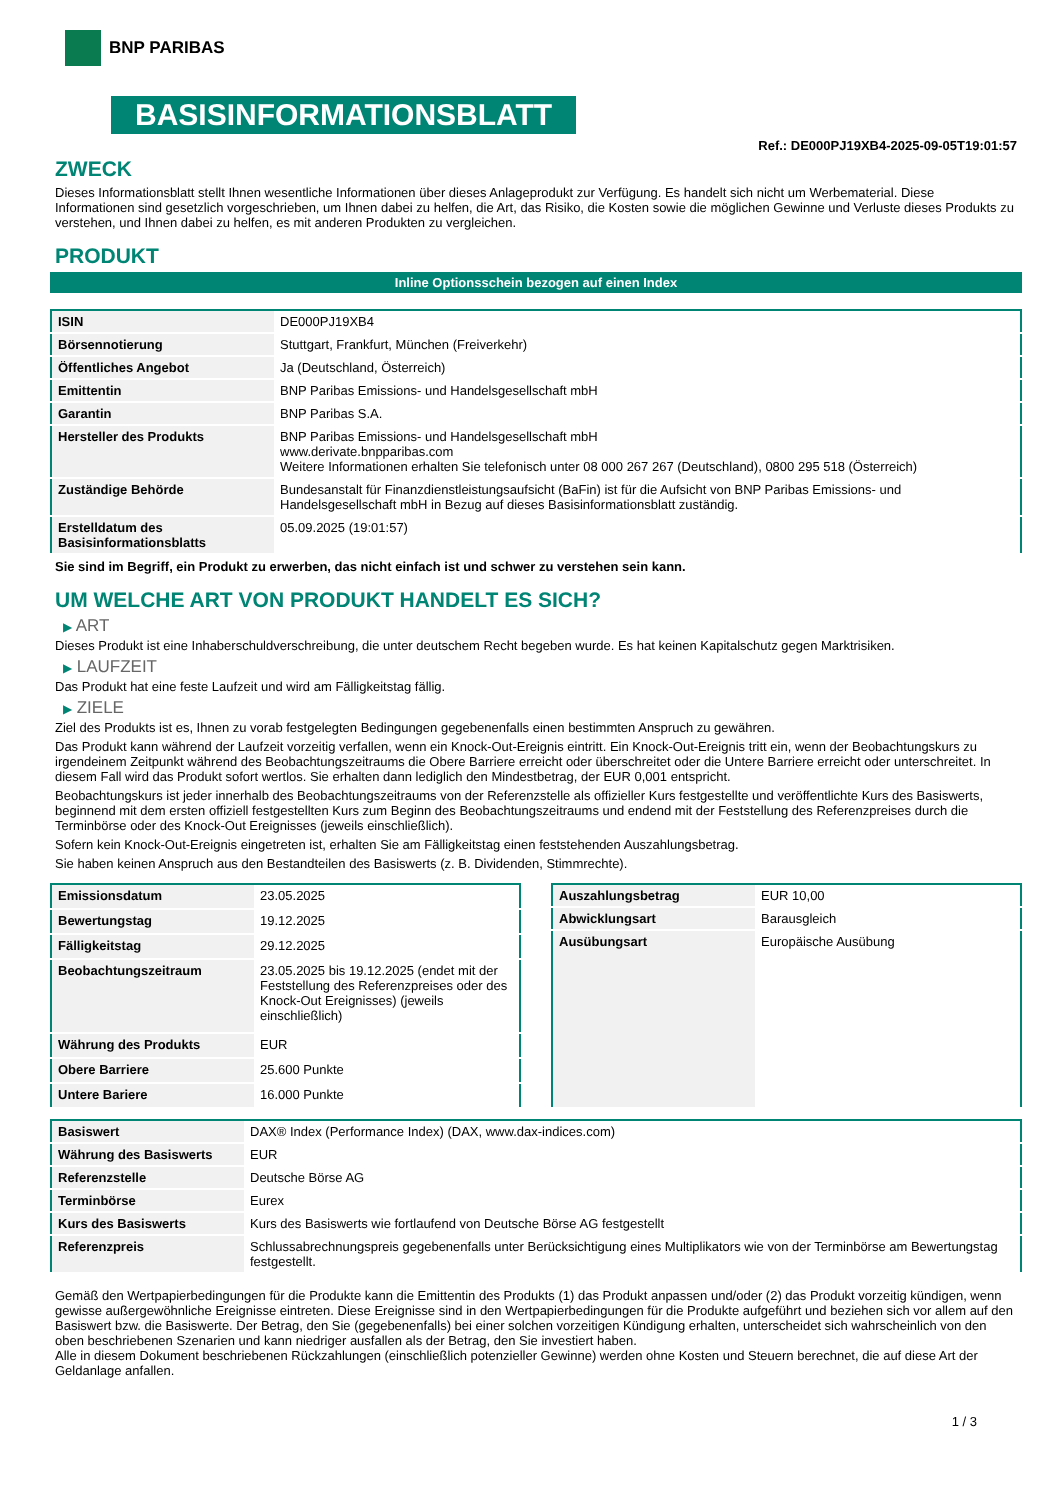BNP PARIBAS
BASISINFORMATIONSBLATT
Ref.: DE000PJ19XB4-2025-09-05T19:01:57
ZWECK
Dieses Informationsblatt stellt Ihnen wesentliche Informationen über dieses Anlageprodukt zur Verfügung. Es handelt sich nicht um Werbematerial. Diese Informationen sind gesetzlich vorgeschrieben, um Ihnen dabei zu helfen, die Art, das Risiko, die Kosten sowie die möglichen Gewinne und Verluste dieses Produkts zu verstehen, und Ihnen dabei zu helfen, es mit anderen Produkten zu vergleichen.
PRODUKT
Inline Optionsschein bezogen auf einen Index
| ISIN | DE000PJ19XB4 |
| Börsennotierung | Stuttgart, Frankfurt, München (Freiverkehr) |
| Öffentliches Angebot | Ja (Deutschland, Österreich) |
| Emittentin | BNP Paribas Emissions- und Handelsgesellschaft mbH |
| Garantin | BNP Paribas S.A. |
| Hersteller des Produkts | BNP Paribas Emissions- und Handelsgesellschaft mbH www.derivate.bnpparibas.com Weitere Informationen erhalten Sie telefonisch unter 08 000 267 267 (Deutschland), 0800 295 518 (Österreich) |
| Zuständige Behörde | Bundesanstalt für Finanzdienstleistungsaufsicht (BaFin) ist für die Aufsicht von BNP Paribas Emissions- und Handelsgesellschaft mbH in Bezug auf dieses Basisinformationsblatt zuständig. |
| Erstelldatum des Basisinformationsblatts | 05.09.2025 (19:01:57) |
Sie sind im Begriff, ein Produkt zu erwerben, das nicht einfach ist und schwer zu verstehen sein kann.
UM WELCHE ART VON PRODUKT HANDELT ES SICH?
▶ ART
Dieses Produkt ist eine Inhaberschuldverschreibung, die unter deutschem Recht begeben wurde. Es hat keinen Kapitalschutz gegen Marktrisiken.
▶ LAUFZEIT
Das Produkt hat eine feste Laufzeit und wird am Fälligkeitstag fällig.
▶ ZIELE
Ziel des Produkts ist es, Ihnen zu vorab festgelegten Bedingungen gegebenenfalls einen bestimmten Anspruch zu gewähren.
Das Produkt kann während der Laufzeit vorzeitig verfallen, wenn ein Knock-Out-Ereignis eintritt. Ein Knock-Out-Ereignis tritt ein, wenn der Beobachtungskurs zu irgendeinem Zeitpunkt während des Beobachtungszeitraums die Obere Barriere erreicht oder überschreitet oder die Untere Barriere erreicht oder unterschreitet. In diesem Fall wird das Produkt sofort wertlos. Sie erhalten dann lediglich den Mindestbetrag, der EUR 0,001 entspricht.
Beobachtungskurs ist jeder innerhalb des Beobachtungszeitraums von der Referenzstelle als offizieller Kurs festgestellte und veröffentlichte Kurs des Basiswerts, beginnend mit dem ersten offiziell festgestellten Kurs zum Beginn des Beobachtungszeitraums und endend mit der Feststellung des Referenzpreises durch die Terminbörse oder des Knock-Out Ereignisses (jeweils einschließlich).
Sofern kein Knock-Out-Ereignis eingetreten ist, erhalten Sie am Fälligkeitstag einen feststehenden Auszahlungsbetrag.
Sie haben keinen Anspruch aus den Bestandteilen des Basiswerts (z. B. Dividenden, Stimmrechte).
| Emissionsdatum | 23.05.2025 |
| Bewertungstag | 19.12.2025 |
| Fälligkeitstag | 29.12.2025 |
| Beobachtungszeitraum | 23.05.2025 bis 19.12.2025 (endet mit der Feststellung des Referenzpreises oder des Knock-Out Ereignisses) (jeweils einschließlich) |
| Währung des Produkts | EUR |
| Obere Barriere | 25.600 Punkte |
| Untere Bariere | 16.000 Punkte |
| Auszahlungsbetrag | EUR 10,00 |
| Abwicklungsart | Barausgleich |
| Ausübungsart | Europäische Ausübung |
| Basiswert | DAX® Index (Performance Index) (DAX, www.dax-indices.com) |
| Währung des Basiswerts | EUR |
| Referenzstelle | Deutsche Börse AG |
| Terminbörse | Eurex |
| Kurs des Basiswerts | Kurs des Basiswerts wie fortlaufend von Deutsche Börse AG festgestellt |
| Referenzpreis | Schlussabrechnungspreis gegebenenfalls unter Berücksichtigung eines Multiplikators wie von der Terminbörse am Bewertungstag festgestellt. |
Gemäß den Wertpapierbedingungen für die Produkte kann die Emittentin des Produkts (1) das Produkt anpassen und/oder (2) das Produkt vorzeitig kündigen, wenn gewisse außergewöhnliche Ereignisse eintreten. Diese Ereignisse sind in den Wertpapierbedingungen für die Produkte aufgeführt und beziehen sich vor allem auf den Basiswert bzw. die Basiswerte. Der Betrag, den Sie (gegebenenfalls) bei einer solchen vorzeitigen Kündigung erhalten, unterscheidet sich wahrscheinlich von den oben beschriebenen Szenarien und kann niedriger ausfallen als der Betrag, den Sie investiert haben.
Alle in diesem Dokument beschriebenen Rückzahlungen (einschließlich potenzieller Gewinne) werden ohne Kosten und Steuern berechnet, die auf diese Art der Geldanlage anfallen.
1 / 3